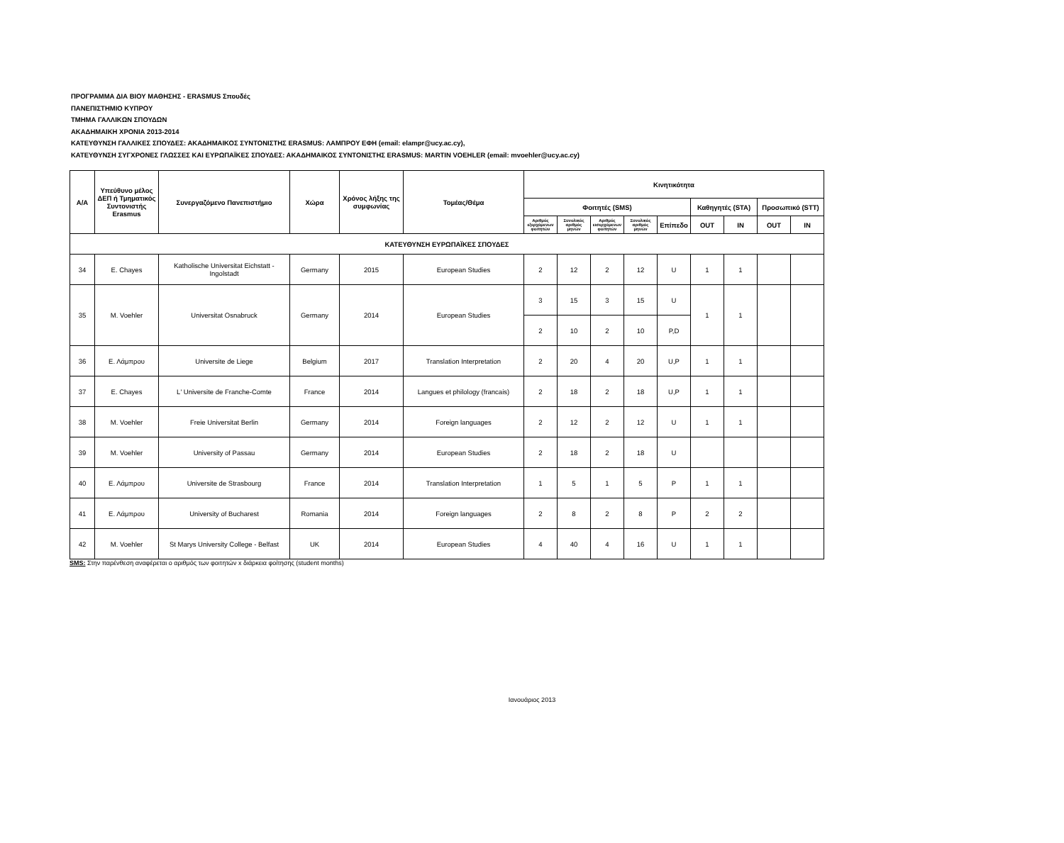ΠΡΟΓΡΑΜΜΑ ΔΙΑ ΒΙΟΥ ΜΑΘΗΣΗΣ - ERASMUS Σπουδές
ΠΑΝΕΠΙΣΤΗΜΙΟ ΚΥΠΡΟΥ
ΤΜΗΜΑ ΓΑΛΛΙΚΩΝ ΣΠΟΥΔΩΝ
ΑΚΑΔΗΜΑΙΚΗ ΧΡΟΝΙΑ 2013-2014
ΚΑΤΕΥΘΥΝΣΗ ΓΑΛΛΙΚΕΣ ΣΠΟΥΔΕΣ: ΑΚΑΔΗΜΑΙΚΟΣ ΣΥΝΤΟΝΙΣΤΗΣ ERASMUS: ΛΑΜΠΡΟΥ ΕΦΗ (email: elampr@ucy.ac.cy),
ΚΑΤΕΥΘΥΝΣΗ ΣΥΓΧΡΟΝΕΣ ΓΛΩΣΣΕΣ ΚΑΙ ΕΥΡΩΠΑΪΚΕΣ ΣΠΟΥΔΕΣ: ΑΚΑΔΗΜΑΙΚΟΣ ΣΥΝΤΟΝΙΣΤΗΣ ERASMUS: MARTIN VOEHLER (email: mvoehler@ucy.ac.cy)
| Α/Α | Υπεύθυνο μέλος ΔΕΠ ή Τμηματικός Συντονιστής Erasmus | Συνεργαζόμενο Πανεπιστήμιο | Χώρα | Χρόνος λήξης της συμφωνίας | Τομέας/Θέμα | Κινητικότητα | | | | | | | | |
| --- | --- | --- | --- | --- | --- | --- | --- | --- | --- | --- | --- | --- | --- | --- |
| | | | | | | Φοιτητές (SMS) | | | | | Καθηγητές (STA) | | Προσωπικό (STT) | |
| | | | | | | Αριθμός εξερχόμενων φοιτητών | Συνολικός αριθμός μηνών | Αριθμός εισερχόμενων φοιτητών | Συνολικός αριθμός μηνών | Επίπεδο | OUT | IN | OUT | IN |
| ΚΑΤΕΥΘΥΝΣΗ ΕΥΡΩΠΑΪΚΕΣ ΣΠΟΥΔΕΣ | | | | | | | | | | | | | | |
| 34 | E. Chayes | Katholische Universitat Eichstatt - Ingolstadt | Germany | 2015 | European Studies | 2 | 12 | 2 | 12 | U | 1 | 1 | | |
| 35 | M. Voehler | Universitat Osnabruck | Germany | 2014 | European Studies | 3 | 15 | 3 | 15 | U | 1 | 1 | | |
| | | | | | | 2 | 10 | 2 | 10 | P,D | | | | |
| 36 | Ε. Λάμπρου | Universite de Liege | Belgium | 2017 | Translation Interpretation | 2 | 20 | 4 | 20 | U,P | 1 | 1 | | |
| 37 | E. Chayes | L' Universite de Franche-Comte | France | 2014 | Langues et philology (francais) | 2 | 18 | 2 | 18 | U,P | 1 | 1 | | |
| 38 | M. Voehler | Freie Universitat Berlin | Germany | 2014 | Foreign languages | 2 | 12 | 2 | 12 | U | 1 | 1 | | |
| 39 | M. Voehler | University of Passau | Germany | 2014 | European Studies | 2 | 18 | 2 | 18 | U | | | | |
| 40 | Ε. Λάμπρου | Universite de Strasbourg | France | 2014 | Translation Interpretation | 1 | 5 | 1 | 5 | P | 1 | 1 | | |
| 41 | Ε. Λάμπρου | University of Bucharest | Romania | 2014 | Foreign languages | 2 | 8 | 2 | 8 | P | 2 | 2 | | |
| 42 | M. Voehler | St Marys University College - Belfast | UK | 2014 | European Studies | 4 | 40 | 4 | 16 | U | 1 | 1 | | |
SMS: Στην παρένθεση αναφέρεται ο αριθμός των φοιτητών x διάρκεια φοίτησης (student months)
Ιανουάριος 2013